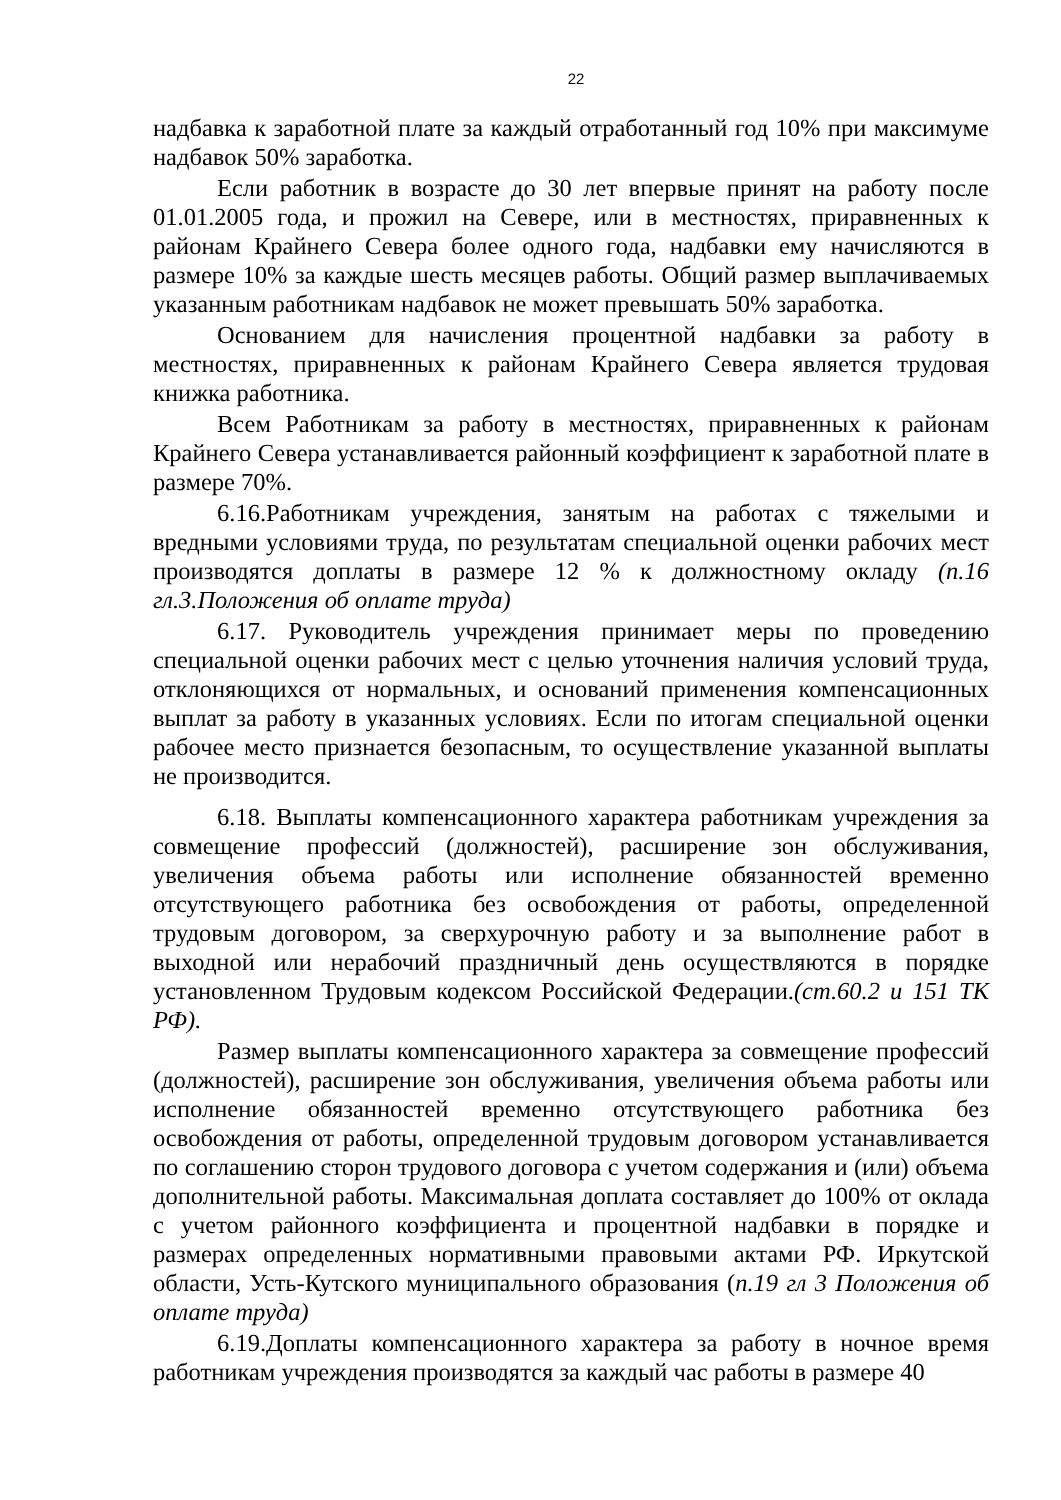22
надбавка к заработной плате за каждый отработанный год 10% при максимуме надбавок 50% заработка.
Если работник в возрасте до 30 лет впервые принят на работу после 01.01.2005 года, и прожил на Севере, или в местностях, приравненных к районам Крайнего Севера более одного года, надбавки ему начисляются в размере 10% за каждые шесть месяцев работы. Общий размер выплачиваемых указанным работникам надбавок не может превышать 50% заработка.
Основанием для начисления процентной надбавки за работу в местностях, приравненных к районам Крайнего Севера является трудовая книжка работника.
Всем Работникам за работу в местностях, приравненных к районам Крайнего Севера устанавливается районный коэффициент к заработной плате в размере 70%.
6.16.Работникам учреждения, занятым на работах с тяжелыми и вредными условиями труда, по результатам специальной оценки рабочих мест производятся доплаты в размере 12 % к должностному окладу (п.16 гл.3.Положения об оплате труда)
6.17. Руководитель учреждения принимает меры по проведению специальной оценки рабочих мест с целью уточнения наличия условий труда, отклоняющихся от нормальных, и оснований применения компенсационных выплат за работу в указанных условиях. Если по итогам специальной оценки рабочее место признается безопасным, то осуществление указанной выплаты не производится.
6.18. Выплаты компенсационного характера работникам учреждения за совмещение профессий (должностей), расширение зон обслуживания, увеличения объема работы или исполнение обязанностей временно отсутствующего работника без освобождения от работы, определенной трудовым договором, за сверхурочную работу и за выполнение работ в выходной или нерабочий праздничный день осуществляются в порядке установленном Трудовым кодексом Российской Федерации.(ст.60.2 и 151 ТК РФ).
Размер выплаты компенсационного характера за совмещение профессий (должностей), расширение зон обслуживания, увеличения объема работы или исполнение обязанностей временно отсутствующего работника без освобождения от работы, определенной трудовым договором устанавливается по соглашению сторон трудового договора с учетом содержания и (или) объема дополнительной работы. Максимальная доплата составляет до 100% от оклада с учетом районного коэффициента и процентной надбавки в порядке и размерах определенных нормативными правовыми актами РФ. Иркутской области, Усть-Кутского муниципального образования (п.19 гл 3 Положения об оплате труда)
6.19.Доплаты компенсационного характера за работу в ночное время работникам учреждения производятся за каждый час работы в размере 40